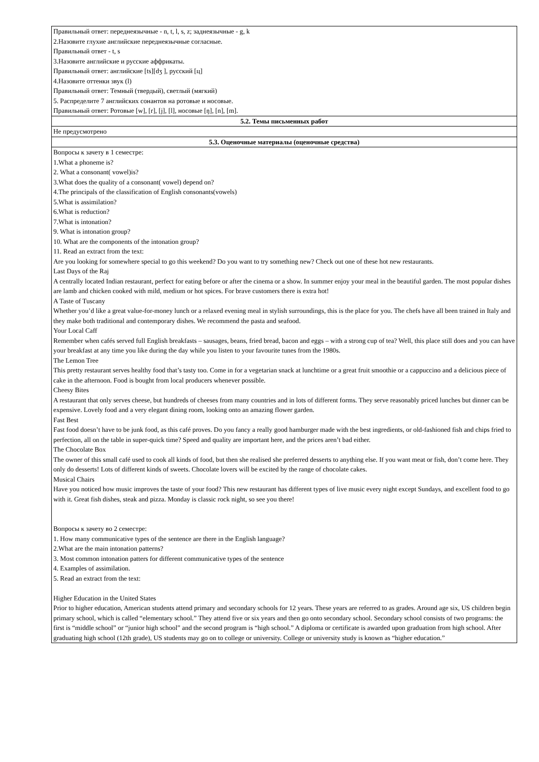| Правильный ответ: переднеязычные - n, t, l, s, z; заднеязычные - g, k 2.Назовите глухие английские переднеязычные согласные. Правильный ответ - t, s 3.Назовите английские и русские аффрикаты. Правильный ответ: английские [ts][dʒ ], русский [ц] 4.Назовите оттенки звук (l) Правильный ответ: Темный (твердый), светлый (мягкий) 5. Распределите 7 английских сонантов на ротовые и носовые. Правильный ответ: Ротовые [w], [r], [j], [l], носовые [ŋ], [n], [m]. |
| 5.2. Темы письменных работ |
| Не предусмотрено |
| 5.3. Оценочные материалы (оценочные средства) |
| Вопросы к зачету в 1 семестре: 1.What a phoneme is? 2. What a consonant( vowel)is? 3.What does the quality of a consonant( vowel) depend on? 4.The principals of the classification of English consonants(vowels) 5.What is assimilation? 6.What is reduction? 7.What is intonation? 9. What is intonation group? 10. What are the components of the intonation group? 11. Read an extract from the text: Are you looking for somewhere special to go this weekend? Do you want to try something new? Check out one of these hot new restaurants. Last Days of the Raj A centrally located Indian restaurant, perfect for eating before or after the cinema or a show. In summer enjoy your meal in the beautiful garden. The most popular dishes are lamb and chicken cooked with mild, medium or hot spices. For brave customers there is extra hot! A Taste of Tuscany Whether you’d like a great value-for-money lunch or a relaxed evening meal in stylish surroundings, this is the place for you. The chefs have all been trained in Italy and they make both traditional and contemporary dishes. We recommend the pasta and seafood. Your Local Caff Remember when cafés served full English breakfasts – sausages, beans, fried bread, bacon and eggs – with a strong cup of tea? Well, this place still does and you can have your breakfast at any time you like during the day while you listen to your favourite tunes from the 1980s. The Lemon Tree This pretty restaurant serves healthy food that’s tasty too. Come in for a vegetarian snack at lunchtime or a great fruit smoothie or a cappuccino and a delicious piece of cake in the afternoon. Food is bought from local producers whenever possible. Cheesy Bites A restaurant that only serves cheese, but hundreds of cheeses from many countries and in lots of different forms. They serve reasonably priced lunches but dinner can be expensive. Lovely food and a very elegant dining room, looking onto an amazing flower garden. Fast Best Fast food doesn’t have to be junk food, as this café proves. Do you fancy a really good hamburger made with the best ingredients, or old-fashioned fish and chips fried to perfection, all on the table in super-quick time? Speed and quality are important here, and the prices aren’t bad either. The Chocolate Box The owner of this small café used to cook all kinds of food, but then she realised she preferred desserts to anything else. If you want meat or fish, don’t come here. They only do desserts! Lots of different kinds of sweets. Chocolate lovers will be excited by the range of chocolate cakes. Musical Chairs Have you noticed how music improves the taste of your food? This new restaurant has different types of live music every night except Sundays, and excellent food to go with it. Great fish dishes, steak and pizza. Monday is classic rock night, so see you there! Вопросы к зачету во 2 семестре: 1. How many communicative types of the sentence are there in the English language? 2.What are the main intonation patterns? 3. Most common intonation patters for different communicative types of the sentence 4. Examples of assimilation. 5. Read an extract from the text: Higher Education in the United States Prior to higher education, American students attend primary and secondary schools for 12 years. These years are referred to as grades. Around age six, US children begin primary school, which is called “elementary school.” They attend five or six years and then go onto secondary school. Secondary school consists of two programs: the first is “middle school” or “junior high school” and the second program is “high school.” A diploma or certificate is awarded upon graduation from high school. After graduating high school (12th grade), US students may go on to college or university. College or university study is known as “higher education.” |